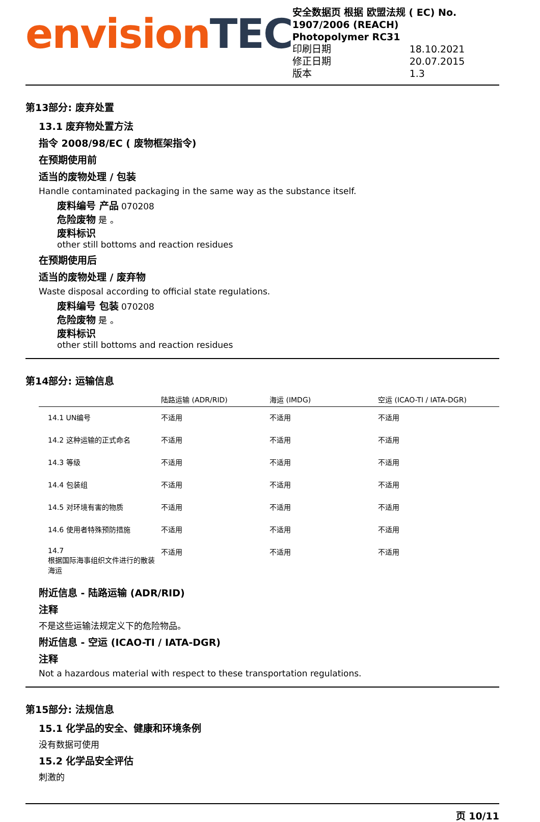envision TEC
安全数据页 根据 欧盟法规 ( EC) No. 1907/2006 (REACH)
Photopolymer RC31
印刷日期 18.10.2021
修正日期 20.07.2015
版本 1.3
第13部分: 废弃处置
13.1 废弃物处置方法
指令 2008/98/EC ( 废物框架指令)
在预期使用前
适当的废物处理 / 包装
Handle contaminated packaging in the same way as the substance itself.
废料编号 产品 070208
危险废物 是 。
废料标识
other still bottoms and reaction residues
在预期使用后
适当的废物处理 / 废弃物
Waste disposal according to official state regulations.
废料编号 包装 070208
危险废物 是 。
废料标识
other still bottoms and reaction residues
第14部分: 运输信息
| | 陆路运输 (ADR/RID) | 海运 (IMDG) | 空运 (ICAO-TI / IATA-DGR) |
| --- | --- | --- | --- |
| 14.1 UN编号 | 不适用 | 不适用 | 不适用 |
| 14.2 这种运输的正式命名 | 不适用 | 不适用 | 不适用 |
| 14.3 等级 | 不适用 | 不适用 | 不适用 |
| 14.4 包装组 | 不适用 | 不适用 | 不适用 |
| 14.5 对环境有害的物质 | 不适用 | 不适用 | 不适用 |
| 14.6 使用者特殊预防措施 | 不适用 | 不适用 | 不适用 |
| 14.7 根据国际海事组织文件进行的散装海运 | 不适用 | 不适用 | 不适用 |
附近信息 - 陆路运输 (ADR/RID)
注释
不是这些运输法规定义下的危险物品。
附近信息 - 空运 (ICAO-TI / IATA-DGR)
注释
Not a hazardous material with respect to these transportation regulations.
第15部分: 法规信息
15.1 化学品的安全、健康和环境条例
没有数据可使用
15.2 化学品安全评估
刺激的
页 10/11